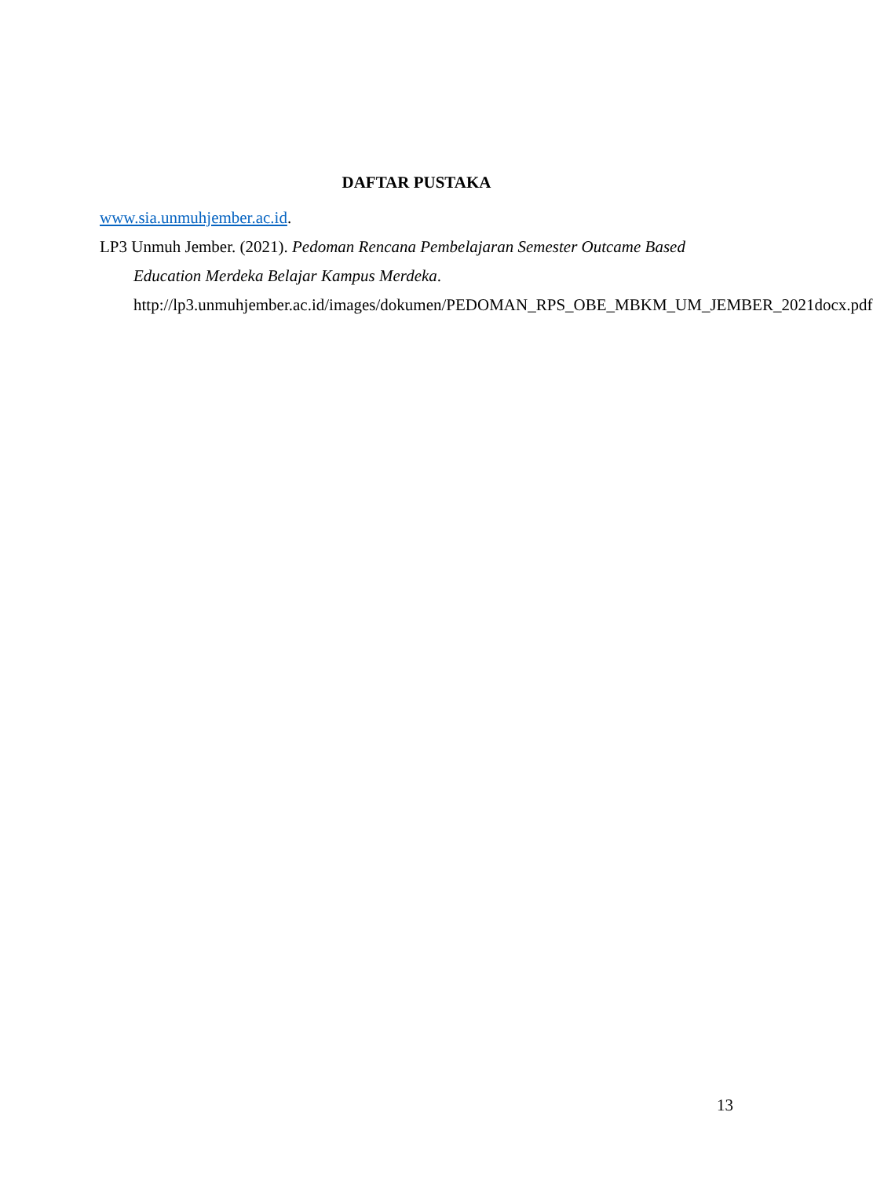DAFTAR PUSTAKA
www.sia.unmuhjember.ac.id.
LP3 Unmuh Jember. (2021). Pedoman Rencana Pembelajaran Semester Outcame Based Education Merdeka Belajar Kampus Merdeka. http://lp3.unmuhjember.ac.id/images/dokumen/PEDOMAN_RPS_OBE_MBKM_UM_JEMBER_2021docx.pdf
13